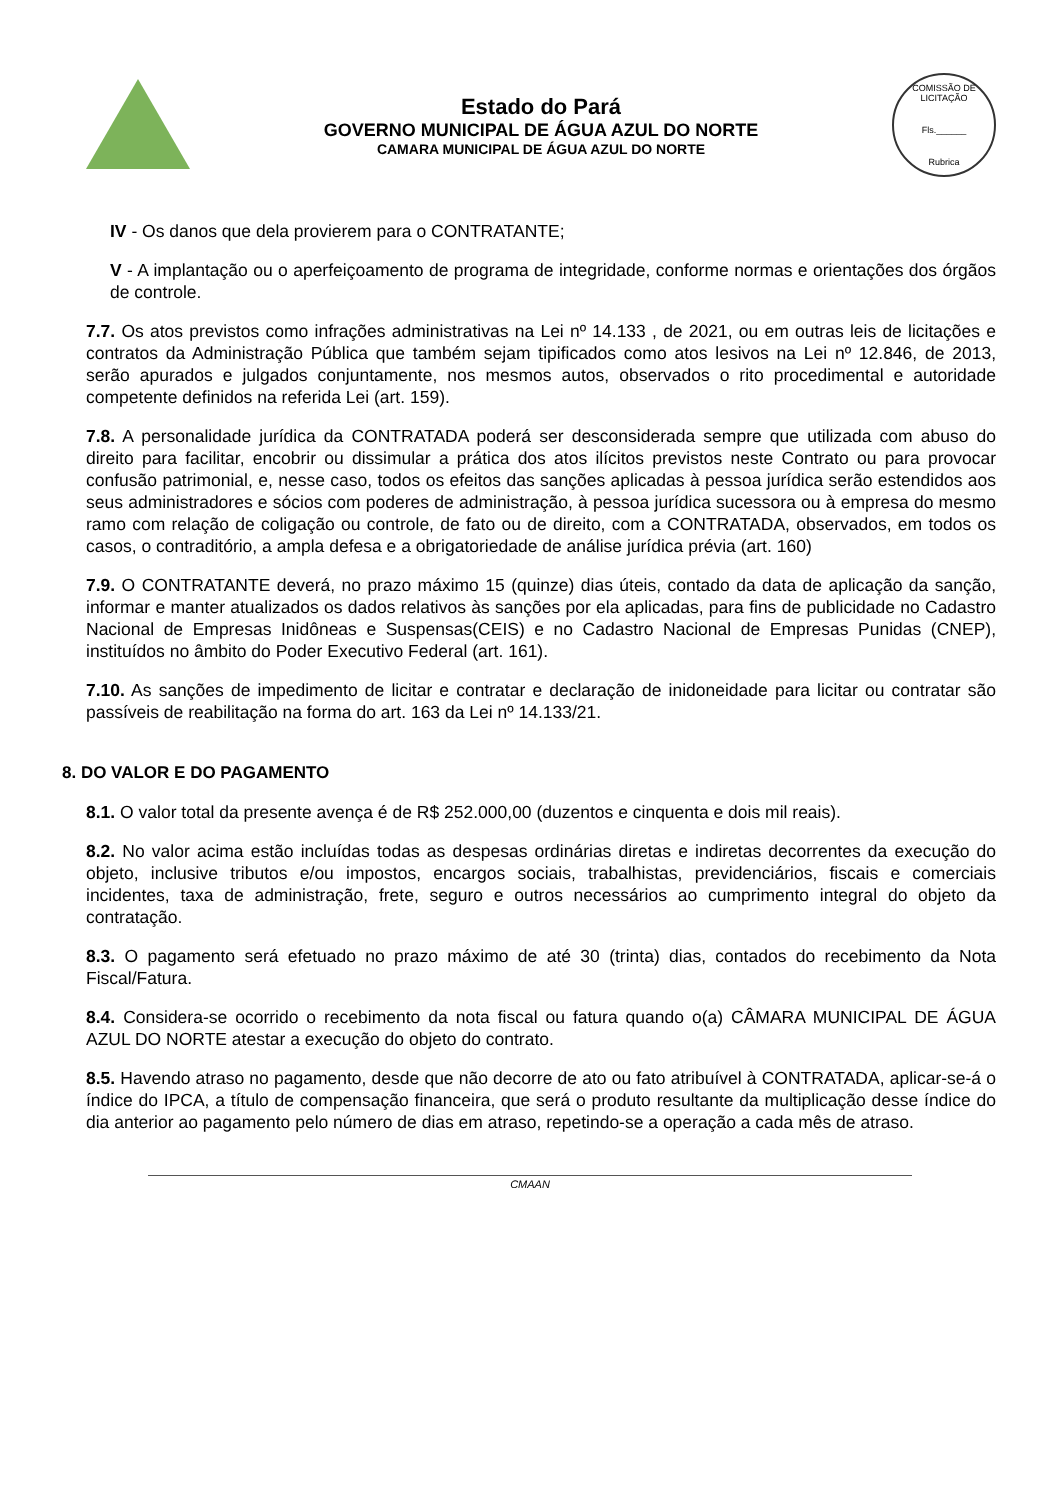Estado do Pará
GOVERNO MUNICIPAL DE ÁGUA AZUL DO NORTE
CAMARA MUNICIPAL DE ÁGUA AZUL DO NORTE
COMISSÃO DE LICITAÇÃO
Fls.______
Rubrica
IV - Os danos que dela provierem para o CONTRATANTE;
V - A implantação ou o aperfeiçoamento de programa de integridade, conforme normas e orientações dos órgãos de controle.
7.7. Os atos previstos como infrações administrativas na Lei nº 14.133 , de 2021, ou em outras leis de licitações e contratos da Administração Pública que também sejam tipificados como atos lesivos na Lei nº 12.846, de 2013, serão apurados e julgados conjuntamente, nos mesmos autos, observados o rito procedimental e autoridade competente definidos na referida Lei (art. 159).
7.8. A personalidade jurídica da CONTRATADA poderá ser desconsiderada sempre que utilizada com abuso do direito para facilitar, encobrir ou dissimular a prática dos atos ilícitos previstos neste Contrato ou para provocar confusão patrimonial, e, nesse caso, todos os efeitos das sanções aplicadas à pessoa jurídica serão estendidos aos seus administradores e sócios com poderes de administração, à pessoa jurídica sucessora ou à empresa do mesmo ramo com relação de coligação ou controle, de fato ou de direito, com a CONTRATADA, observados, em todos os casos, o contraditório, a ampla defesa e a obrigatoriedade de análise jurídica prévia (art. 160)
7.9. O CONTRATANTE deverá, no prazo máximo 15 (quinze) dias úteis, contado da data de aplicação da sanção, informar e manter atualizados os dados relativos às sanções por ela aplicadas, para fins de publicidade no Cadastro Nacional de Empresas Inidôneas e Suspensas(CEIS) e no Cadastro Nacional de Empresas Punidas (CNEP), instituídos no âmbito do Poder Executivo Federal (art. 161).
7.10. As sanções de impedimento de licitar e contratar e declaração de inidoneidade para licitar ou contratar são passíveis de reabilitação na forma do art. 163 da Lei nº 14.133/21.
8. DO VALOR E DO PAGAMENTO
8.1. O valor total da presente avença é de R$ 252.000,00 (duzentos e cinquenta e dois mil reais).
8.2. No valor acima estão incluídas todas as despesas ordinárias diretas e indiretas decorrentes da execução do objeto, inclusive tributos e/ou impostos, encargos sociais, trabalhistas, previdenciários, fiscais e comerciais incidentes, taxa de administração, frete, seguro e outros necessários ao cumprimento integral do objeto da contratação.
8.3. O pagamento será efetuado no prazo máximo de até 30 (trinta) dias, contados do recebimento da Nota Fiscal/Fatura.
8.4. Considera-se ocorrido o recebimento da nota fiscal ou fatura quando o(a) CÂMARA MUNICIPAL DE ÁGUA AZUL DO NORTE atestar a execução do objeto do contrato.
8.5. Havendo atraso no pagamento, desde que não decorre de ato ou fato atribuível à CONTRATADA, aplicar-se-á o índice do IPCA, a título de compensação financeira, que será o produto resultante da multiplicação desse índice do dia anterior ao pagamento pelo número de dias em atraso, repetindo-se a operação a cada mês de atraso.
CMAAN